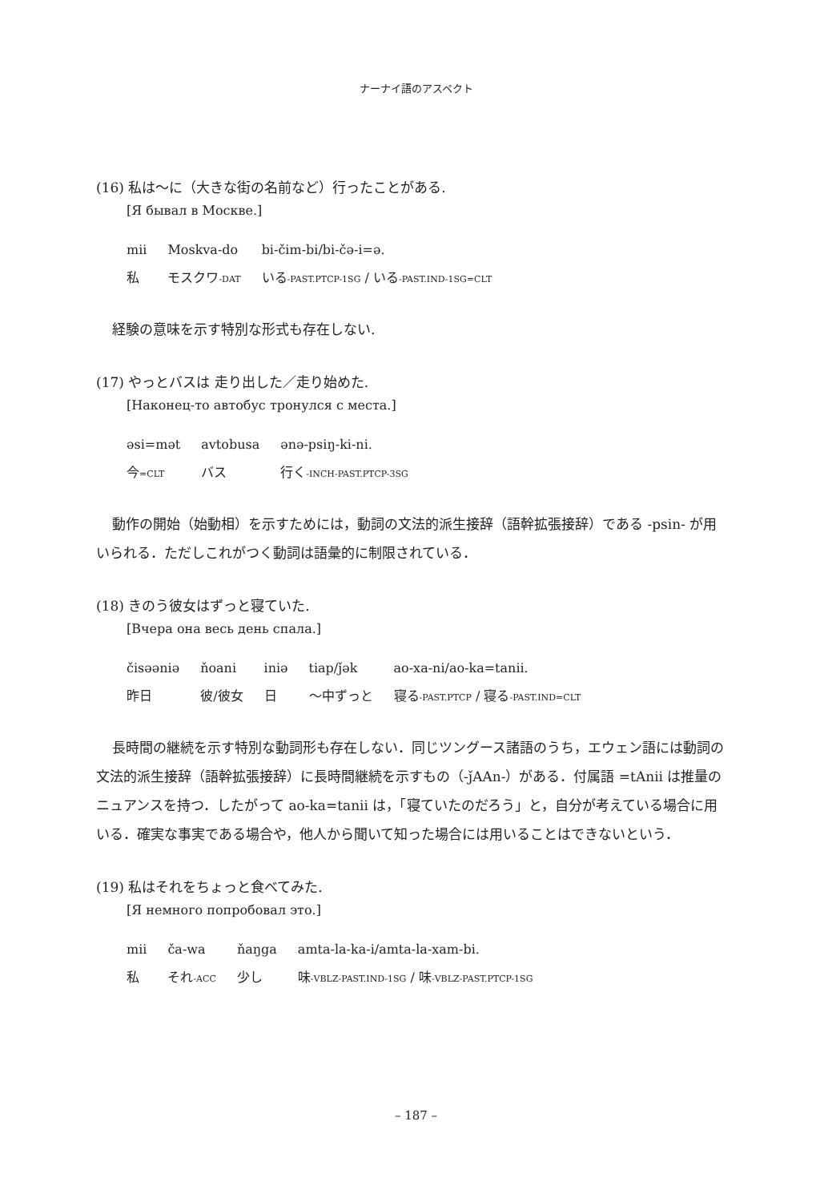ナーナイ語のアスペクト
(16) 私は〜に（大きな街の名前など）行ったことがある.
[Я бывал в Москве.]
| mii | Moskva-do | bi-čim-bi/bi-čə-i=ə. |
| 私 | モスクワ -DAT | いる -PAST.PTCP-1SG / いる -PAST.IND-1SG=CLT |
経験の意味を示す特別な形式も存在しない.
(17) やっとバスは 走り出した／走り始めた.
[Наконец-то автобус тронулся с места.]
| əsi=mət | avtobusa | ənə-psiŋ-ki-ni. |
| 今 =CLT | バス | 行く -INCH-PAST.PTCP-3SG |
動作の開始（始動相）を示すためには，動詞の文法的派生接辞（語幹拡張接辞）である -psin- が用いられる．ただしこれがつく動詞は語彙的に制限されている．
(18) きのう彼女はずっと寝ていた.
[Вчера она весь день спала.]
| čisəəniə | ňoani | iniə | tiap/ǰək | ao-xa-ni/ao-ka=tanii. |
| 昨日 | 彼/彼女 | 日 | 〜中ずっと | 寝る -PAST.PTCP / 寝る -PAST.IND=CLT |
長時間の継続を示す特別な動詞形も存在しない．同じツングース諸語のうち，エウェン語には動詞の文法的派生接辞（語幹拡張接辞）に長時間継続を示すもの（-ǰAAn-）がある．付属語 =tAnii は推量のニュアンスを持つ．したがって ao-ka=tanii は，「寝ていたのだろう」と，自分が考えている場合に用いる．確実な事実である場合や，他人から聞いて知った場合には用いることはできないという．
(19) 私はそれをちょっと食べてみた.
[Я немного попробовал это.]
| mii | ča-wa | ňaŋga | amta-la-ka-i/amta-la-xam-bi. |
| 私 | それ -ACC | 少し | 味 -VBLZ-PAST.IND-1SG / 味 -VBLZ-PAST.PTCP-1SG |
– 187 –